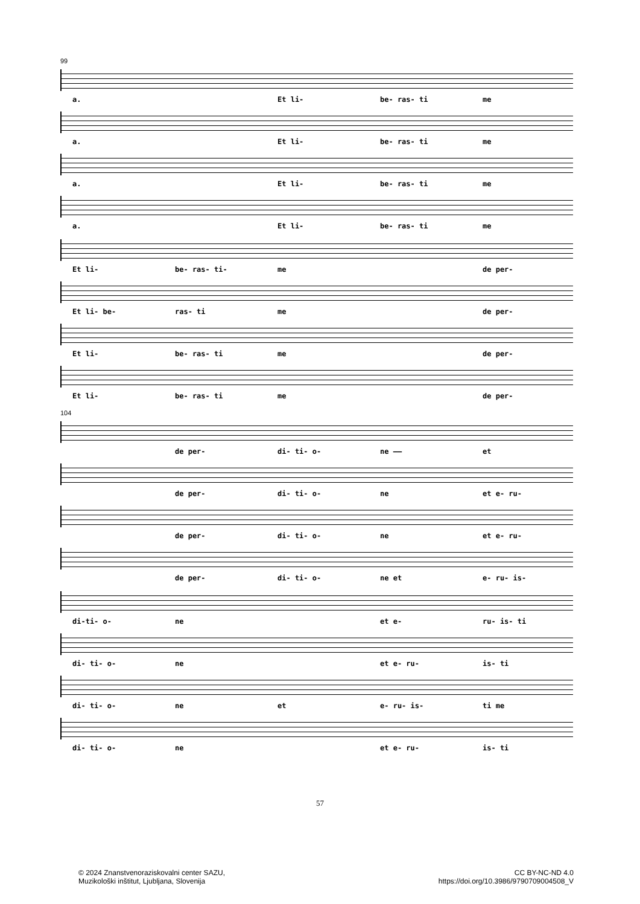99
a. Et li- be- ras- ti me
a. Et li- be- ras- ti me
a. Et li- be- ras- ti me
a. Et li- be- ras- ti me
Et li- be- ras- ti- me de per-
Et li- be- ras- ti me de per-
Et li- be- ras- ti me de per-
Et li- be- ras- ti me de per-
104
de per- di- ti- o- ne —— et
de per- di- ti- o- ne et e- ru-
de per- di- ti- o- ne et e- ru-
de per- di- ti- o- ne et e- ru- is-
di-ti- o- ne et e- ru- is- ti
di- ti- o- ne et e- ru- is- ti
di- ti- o- ne et e- ru- is- ti me
di- ti- o- ne et e- ru- is- ti
57
© 2024 Znanstvenoraziskovalni center SAZU,
Muzikološki inštitut, Ljubljana, Slovenija
CC BY-NC-ND 4.0
https://doi.org/10.3986/9790709004508_V